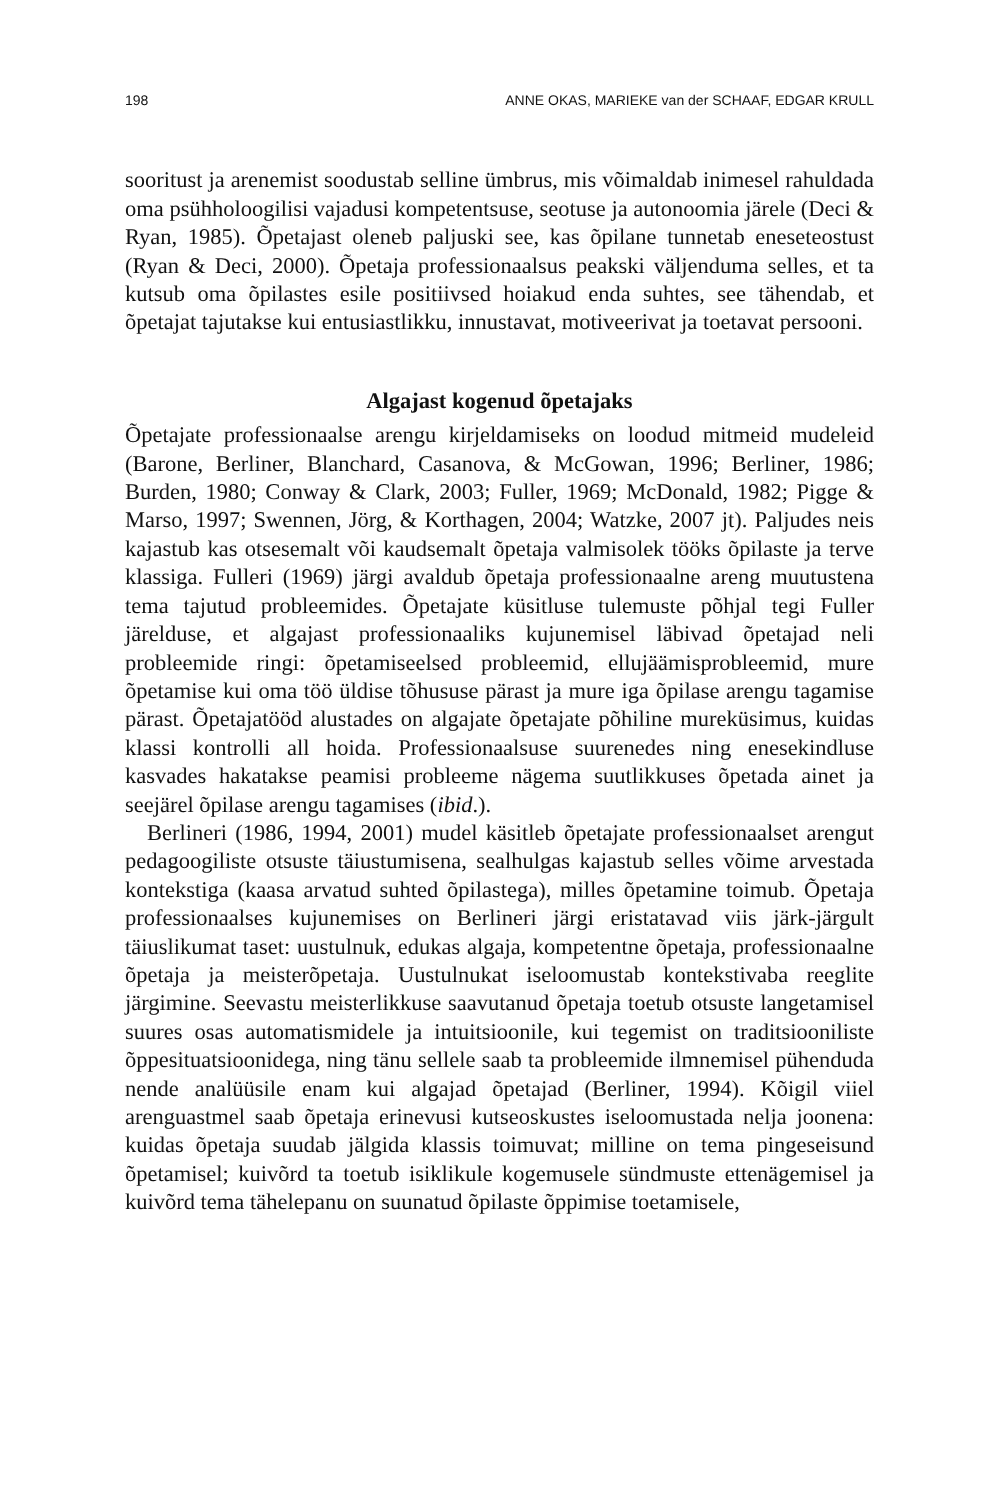198 ANNE OKAS, MARIEKE van der SCHAAF, EDGAR KRULL
sooritust ja arenemist soodustab selline ümbrus, mis võimaldab inimesel rahuldada oma psühholoogilisi vajadusi kompetentsuse, seotuse ja autonoomia järele (Deci & Ryan, 1985). Õpetajast oleneb paljuski see, kas õpilane tunnetab eneseteostust (Ryan & Deci, 2000). Õpetaja professionaalsus peakski väljenduma selles, et ta kutsub oma õpilastes esile positiivsed hoiakud enda suhtes, see tähendab, et õpetajat tajutakse kui entusiastlikku, innustavat, motiveerivat ja toetavat persooni.
Algajast kogenud õpetajaks
Õpetajate professionaalse arengu kirjeldamiseks on loodud mitmeid mudeleid (Barone, Berliner, Blanchard, Casanova, & McGowan, 1996; Berliner, 1986; Burden, 1980; Conway & Clark, 2003; Fuller, 1969; McDonald, 1982; Pigge & Marso, 1997; Swennen, Jörg, & Korthagen, 2004; Watzke, 2007 jt). Paljudes neis kajastub kas otsesemalt või kaudsemalt õpetaja valmisolek tööks õpilaste ja terve klassiga. Fulleri (1969) järgi avaldub õpetaja professionaalne areng muutustena tema tajutud probleemides. Õpetajate küsitluse tulemuste põhjal tegi Fuller järelduse, et algajast professionaaliks kujunemisel läbivad õpetajad neli probleemide ringi: õpetamiseelsed probleemid, ellujäämisprobleemid, mure õpetamise kui oma töö üldise tõhususe pärast ja mure iga õpilase arengu tagamise pärast. Õpetajatööd alustades on algajate õpetajate põhiline mureküsimus, kuidas klassi kontrolli all hoida. Professionaalsuse suurenedes ning enesekindluse kasvades hakatakse peamisi probleeme nägema suutlikkuses õpetada ainet ja seejärel õpilase arengu tagamises (ibid.).
Berlineri (1986, 1994, 2001) mudel käsitleb õpetajate professionaalset arengut pedagoogiliste otsuste täiustumisena, sealhulgas kajastub selles võime arvestada kontekstiga (kaasa arvatud suhted õpilastega), milles õpetamine toimub. Õpetaja professionaalses kujunemises on Berlineri järgi eristatavad viis järk-järgult täiuslikumat taset: uustulnuk, edukas algaja, kompetentne õpetaja, professionaalne õpetaja ja meisterõpetaja. Uustulnukat iseloomustab kontekstivaba reeglite järgimine. Seevastu meisterlikkuse saavutanud õpetaja toetub otsuste langetamisel suures osas automatismidele ja intuitsioonile, kui tegemist on traditsiooniliste õppesituatsioonidega, ning tänu sellele saab ta probleemide ilmnemisel pühenduda nende analüüsile enam kui algajad õpetajad (Berliner, 1994). Kõigil viiel arenguastmel saab õpetaja erinevusi kutseoskustes iseloomustada nelja joonena: kuidas õpetaja suudab jälgida klassis toimuvat; milline on tema pingeseisund õpetamisel; kuivõrd ta toetub isiklikule kogemusele sündmuste ettenägemisel ja kuivõrd tema tähelepanu on suunatud õpilaste õppimise toetamisele,